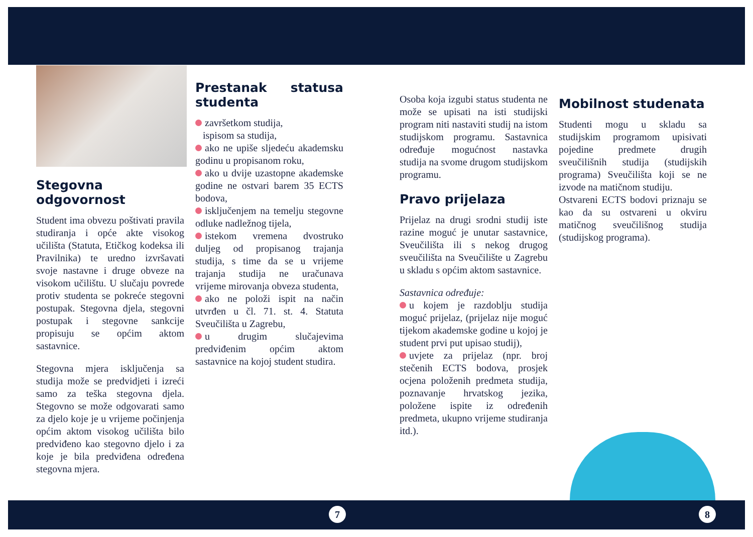Stegovna odgovornost
Student ima obvezu poštivati pravila studiranja i opće akte visokog učilišta (Statuta, Etičkog kodeksa ili Pravilnika) te uredno izvršavati svoje nastavne i druge obveze na visokom učilištu. U slučaju povrede protiv studenta se pokreće stegovni postupak. Stegovna djela, stegovni postupak i stegovne sankcije propisuju se općim aktom sastavnice.
Stegovna mjera isključenja sa studija može se predvidjeti i izreći samo za teška stegovna djela. Stegovno se može odgovarati samo za djelo koje je u vrijeme počinjenja općim aktom visokog učilišta bilo predviđeno kao stegovno djelo i za koje je bila predviđena određena stegovna mjera.
Prestanak statusa studenta
završetkom studija,
ispisom sa studija,
ako ne upiše sljedeću akademsku godinu u propisanom roku,
ako u dvije uzastopne akademske godine ne ostvari barem 35 ECTS bodova,
isključenjem na temelju stegovne odluke nadležnog tijela,
istekom vremena dvostruko duljeg od propisanog trajanja studija, s time da se u vrijeme trajanja studija ne uračunava vrijeme mirovanja obveza studenta,
ako ne položi ispit na način utvrđen u čl. 71. st. 4. Statuta Sveučilišta u Zagrebu,
u drugim slučajevima predviđenim općim aktom sastavnice na kojoj student studira.
Osoba koja izgubi status studenta ne može se upisati na isti studijski program niti nastaviti studij na istom studijskom programu. Sastavnica određuje mogućnost nastavka studija na svome drugom studijskom programu.
Pravo prijelaza
Prijelaz na drugi srodni studij iste razine moguć je unutar sastavnice, Sveučilišta ili s nekog drugog sveučilišta na Sveučilište u Zagrebu u skladu s općim aktom sastavnice.
Sastavnica određuje:
u kojem je razdoblju studija moguć prijelaz, (prijelaz nije moguć tijekom akademske godine u kojoj je student prvi put upisao studij),
uvjete za prijelaz (npr. broj stečenih ECTS bodova, prosjek ocjena položenih predmeta studija, poznavanje hrvatskog jezika, položene ispite iz određenih predmeta, ukupno vrijeme studiranja itd.).
Mobilnost studenata
Studenti mogu u skladu sa studijskim programom upisivati pojedine predmete drugih sveučilišnih studija (studijskih programa) Sveučilišta koji se ne izvode na matičnom studiju.
Ostvareni ECTS bodovi priznaju se kao da su ostvareni u okviru matičnog sveučilišnog studija (studijskog programa).
7 8